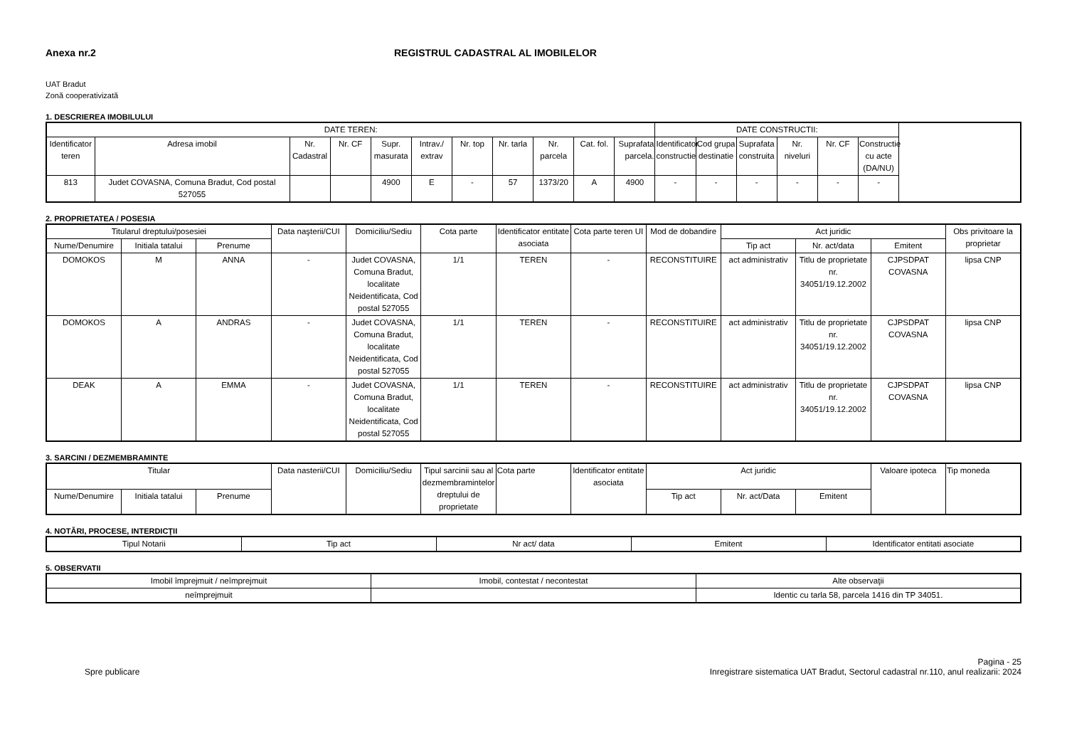Anexa nr.2 REGISTRUL CADASTRAL AL IMOBILELOR
UAT Bradut
Zonă cooperativizată
1. DESCRIEREA IMOBILULUI
| DATE TEREN: | | | | | | | | | | | DATE CONSTRUCTII: | | | | | |
| --- | --- | --- | --- | --- | --- | --- | --- | --- | --- | --- | --- | --- | --- | --- | --- | --- |
| Identificator teren | Adresa imobil | Nr. Cadastral | Nr. CF | Supr. masurata | Intrav./ extrav | Nr. top | Nr. tarla | Nr. parcela | Cat. fol. | Suprafata parcela. | Identificator constructie | Cod grupa destinatie | Suprafata construita | Nr. niveluri | Nr. CF | Constructie cu acte (DA/NU) |
| 813 | Judet COVASNA, Comuna Bradut, Cod postal 527055 | | | 4900 | E | - | 57 | 1373/20 | A | 4900 | - | - | - | - | - | - |
2. PROPRIETATEA / POSESIA
| Titularul dreptului/posesiei | | | Data naşterii/CUI | Domiciliu/Sediu | Cota parte | Identificator entitate asociata | Cota parte teren UI | Mod de dobandire | Act juridic | | | Obs privitoare la proprietar |
| --- | --- | --- | --- | --- | --- | --- | --- | --- | --- | --- | --- | --- |
| Nume/Denumire | Initiala tatalui | Prenume | | | | | | | Tip act | Nr. act/data | Emitent | |
| DOMOKOS | M | ANNA | - | Judet COVASNA, Comuna Bradut, localitate Neidentificata, Cod postal 527055 | 1/1 | TEREN | - | RECONSTITUIRE | act administrativ | Titlu de proprietate nr. 34051/19.12.2002 | CJPSDPAT COVASNA | lipsa CNP |
| DOMOKOS | A | ANDRAS | - | Judet COVASNA, Comuna Bradut, localitate Neidentificata, Cod postal 527055 | 1/1 | TEREN | - | RECONSTITUIRE | act administrativ | Titlu de proprietate nr. 34051/19.12.2002 | CJPSDPAT COVASNA | lipsa CNP |
| DEAK | A | EMMA | - | Judet COVASNA, Comuna Bradut, localitate Neidentificata, Cod postal 527055 | 1/1 | TEREN | - | RECONSTITUIRE | act administrativ | Titlu de proprietate nr. 34051/19.12.2002 | CJPSDPAT COVASNA | lipsa CNP |
3. SARCINI / DEZMEMBRAMINTE
| Titular | | | Data nasterii/CUI | Domiciliu/Sediu | Tipul sarcinii sau al dezmembramintelor dreptului de proprietate | Cota parte | Identificator entitate asociata | Act juridic | | | Valoare ipoteca | Tip moneda |
| --- | --- | --- | --- | --- | --- | --- | --- | --- | --- | --- | --- | --- |
| Nume/Denumire | Initiala tatalui | Prenume | | | | | | Tip act | Nr. act/Data | Emitent | | |
4. NOTĂRI, PROCESE, INTERDICŢII
| Tipul Notarii | Tip act | Nr act/ data | Emitent | Identificator entitati asociate |
| --- | --- | --- | --- | --- |
5. OBSERVATII
| Imobil împrejmuit / neîmprejmuit | Imobil, contestat / necontestat | Alte observaţii |
| --- | --- | --- |
| neîmprejmuit | | Identic cu tarla 58, parcela 1416 din TP 34051. |
Spre publicare Pagina - 25
Inregistrare sistematica UAT Bradut, Sectorul cadastral nr.110, anul realizarii: 2024